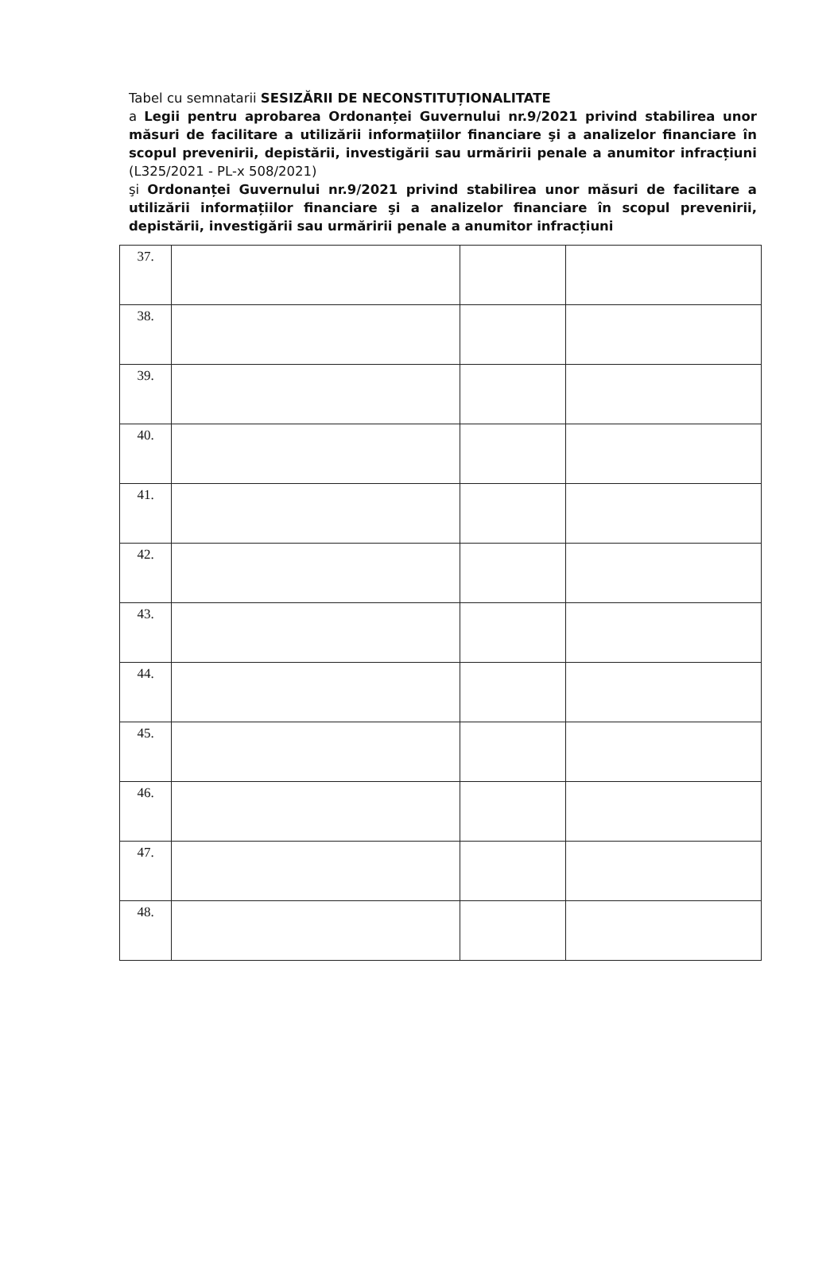Tabel cu semnatarii SESIZĂRII DE NECONSTITUȚIONALITATE
a Legii pentru aprobarea Ordonanței Guvernului nr.9/2021 privind stabilirea unor măsuri de facilitare a utilizării informațiilor financiare şi a analizelor financiare în scopul prevenirii, depistării, investigării sau urmăririi penale a anumitor infracțiuni (L325/2021 - PL-x 508/2021)
şi Ordonanței Guvernului nr.9/2021 privind stabilirea unor măsuri de facilitare a utilizării informațiilor financiare şi a analizelor financiare în scopul prevenirii, depistării, investigării sau urmăririi penale a anumitor infracțiuni
| 37. | | | |
| 38. | | | |
| 39. | | | |
| 40. | | | |
| 41. | | | |
| 42. | | | |
| 43. | | | |
| 44. | | | |
| 45. | | | |
| 46. | | | |
| 47. | | | |
| 48. | | | |